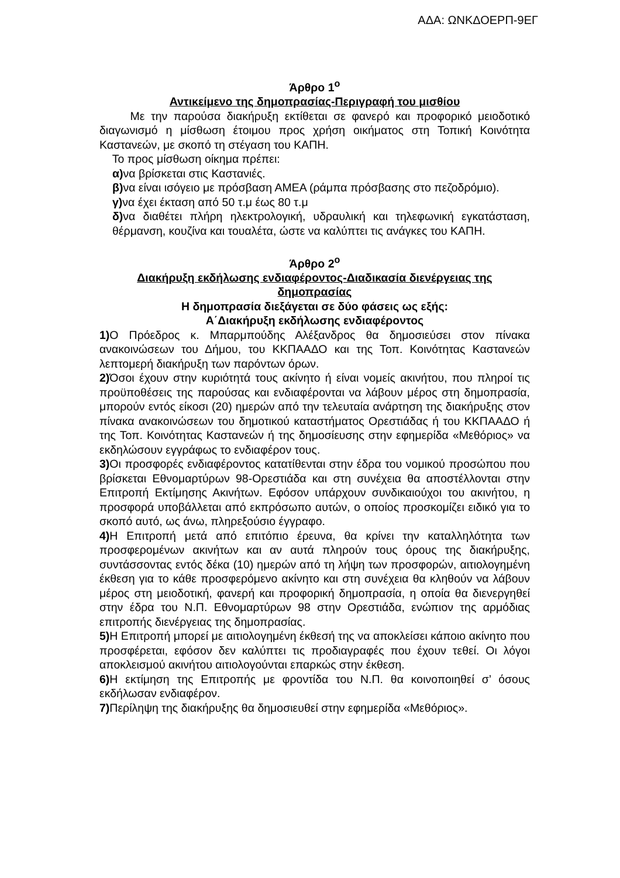ΑΔΑ: ΩΝΚΔΟΕΡΠ-9ΕΓ
Άρθρο 1<sup>ο</sup>
Αντικείμενο της δημοπρασίας-Περιγραφή του μισθίου
Με την παρούσα διακήρυξη εκτίθεται σε φανερό και προφορικό μειοδοτικό διαγωνισμό η μίσθωση έτοιμου προς χρήση οικήματος στη Τοπική Κοινότητα Καστανεών, με σκοπό τη στέγαση του ΚΑΠΗ.
Το προς μίσθωση οίκημα πρέπει:
α) να βρίσκεται στις Καστανιές.
β) να είναι ισόγειο με πρόσβαση ΑΜΕΑ (ράμπα πρόσβασης στο πεζοδρόμιο).
γ) να έχει έκταση από 50 τ.μ έως 80 τ.μ
δ) να διαθέτει πλήρη ηλεκτρολογική, υδραυλική και τηλεφωνική εγκατάσταση, θέρμανση, κουζίνα και τουαλέτα, ώστε να καλύπτει τις ανάγκες του ΚΑΠΗ.
Άρθρο 2<sup>ο</sup>
Διακήρυξη εκδήλωσης ενδιαφέροντος-Διαδικασία διενέργειας της δημοπρασίας
Η δημοπρασία διεξάγεται σε δύο φάσεις ως εξής:
Α΄Διακήρυξη εκδήλωσης ενδιαφέροντος
1) Ο Πρόεδρος κ. Μπαρμπούδης Αλέξανδρος θα δημοσιεύσει στον πίνακα ανακοινώσεων του Δήμου, του ΚΚΠΑΑΔΟ και της Τοπ. Κοινότητας Καστανεών λεπτομερή διακήρυξη των παρόντων όρων.
2) Όσοι έχουν στην κυριότητά τους ακίνητο ή είναι νομείς ακινήτου, που πληροί τις προϋποθέσεις της παρούσας και ενδιαφέρονται να λάβουν μέρος στη δημοπρασία, μπορούν εντός είκοσι (20) ημερών από την τελευταία ανάρτηση της διακήρυξης στον πίνακα ανακοινώσεων του δημοτικού καταστήματος Ορεστιάδας ή του ΚΚΠΑΑΔΟ ή της Τοπ. Κοινότητας Καστανεών ή της δημοσίευσης στην εφημερίδα «Μεθόριος» να εκδηλώσουν εγγράφως το ενδιαφέρον τους.
3) Οι προσφορές ενδιαφέροντος κατατίθενται στην έδρα του νομικού προσώπου που βρίσκεται Εθνομαρτύρων 98-Ορεστιάδα και στη συνέχεια θα αποστέλλονται στην Επιτροπή Εκτίμησης Ακινήτων. Εφόσον υπάρχουν συνδικαιούχοι του ακινήτου, η προσφορά υποβάλλεται από εκπρόσωπο αυτών, ο οποίος προσκομίζει ειδικό για το σκοπό αυτό, ως άνω, πληρεξούσιο έγγραφο.
4) Η Επιτροπή μετά από επιτόπιο έρευνα, θα κρίνει την καταλληλότητα των προσφερομένων ακινήτων και αν αυτά πληρούν τους όρους της διακήρυξης, συντάσσοντας εντός δέκα (10) ημερών από τη λήψη των προσφορών, αιτιολογημένη έκθεση για το κάθε προσφερόμενο ακίνητο και στη συνέχεια θα κληθούν να λάβουν μέρος στη μειοδοτική, φανερή και προφορική δημοπρασία, η οποία θα διενεργηθεί στην έδρα του Ν.Π. Εθνομαρτύρων 98 στην Ορεστιάδα, ενώπιον της αρμόδιας επιτροπής διενέργειας της δημοπρασίας.
5) Η Επιτροπή μπορεί με αιτιολογημένη έκθεσή της να αποκλείσει κάποιο ακίνητο που προσφέρεται, εφόσον δεν καλύπτει τις προδιαγραφές που έχουν τεθεί. Οι λόγοι αποκλεισμού ακινήτου αιτιολογούνται επαρκώς στην έκθεση.
6) Η εκτίμηση της Επιτροπής με φροντίδα του Ν.Π. θα κοινοποιηθεί σ’ όσους εκδήλωσαν ενδιαφέρον.
7) Περίληψη της διακήρυξης θα δημοσιευθεί στην εφημερίδα «Μεθόριος».